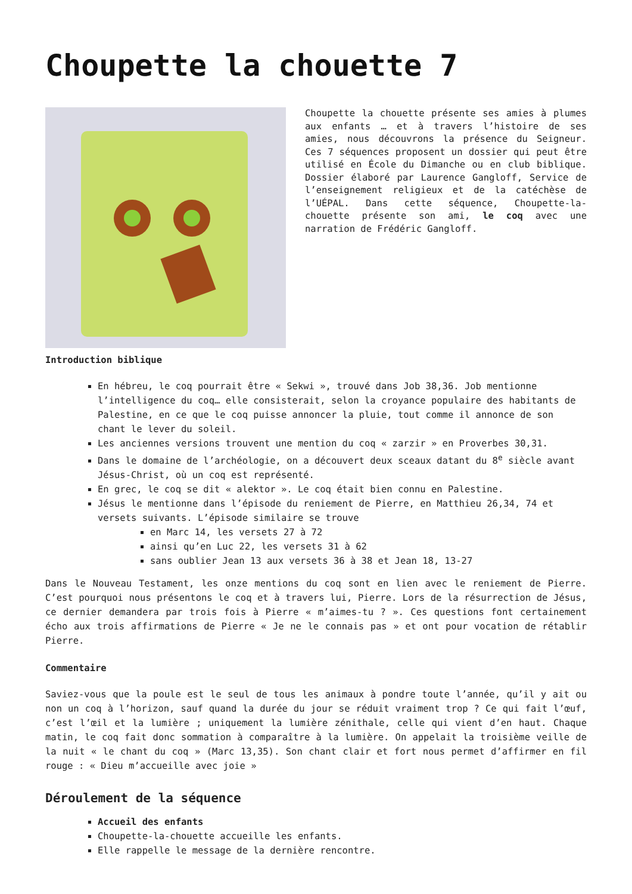Choupette la chouette 7
Choupette la chouette présente ses amies à plumes aux enfants … et à travers l’histoire de ses amies, nous découvrons la présence du Seigneur. Ces 7 séquences proposent un dossier qui peut être utilisé en École du Dimanche ou en club biblique. Dossier élaboré par Laurence Gangloff, Service de l’enseignement religieux et de la catéchèse de l’UÉPAL. Dans cette séquence, Choupette-la-chouette présente son ami, le coq avec une narration de Frédéric Gangloff.
Introduction biblique
En hébreu, le coq pourrait être « Sekwi », trouvé dans Job 38,36. Job mentionne l’intelligence du coq… elle consisterait, selon la croyance populaire des habitants de Palestine, en ce que le coq puisse annoncer la pluie, tout comme il annonce de son chant le lever du soleil.
Les anciennes versions trouvent une mention du coq « zarzir » en Proverbes 30,31.
Dans le domaine de l’archéologie, on a découvert deux sceaux datant du 8<sup>e</sup> siècle avant Jésus-Christ, où un coq est représenté.
En grec, le coq se dit « alektor ». Le coq était bien connu en Palestine.
Jésus le mentionne dans l’épisode du reniement de Pierre, en Matthieu 26,34, 74 et versets suivants. L’épisode similaire se trouve
en Marc 14, les versets 27 à 72
ainsi qu’en Luc 22, les versets 31 à 62
sans oublier Jean 13 aux versets 36 à 38 et Jean 18, 13-27
Dans le Nouveau Testament, les onze mentions du coq sont en lien avec le reniement de Pierre. C’est pourquoi nous présentons le coq et à travers lui, Pierre. Lors de la résurrection de Jésus, ce dernier demandera par trois fois à Pierre « m’aimes-tu ? ». Ces questions font certainement écho aux trois affirmations de Pierre « Je ne le connais pas » et ont pour vocation de rétablir Pierre.
Commentaire
Saviez-vous que la poule est le seul de tous les animaux à pondre toute l’année, qu’il y ait ou non un coq à l’horizon, sauf quand la durée du jour se réduit vraiment trop ? Ce qui fait l’œuf, c’est l’œil et la lumière ; uniquement la lumière zénithale, celle qui vient d’en haut. Chaque matin, le coq fait donc sommation à comparaître à la lumière. On appelait la troisième veille de la nuit « le chant du coq » (Marc 13,35). Son chant clair et fort nous permet d’affirmer en fil rouge : « Dieu m’accueille avec joie »
Déroulement de la séquence
Accueil des enfants
Choupette-la-chouette accueille les enfants.
Elle rappelle le message de la dernière rencontre.